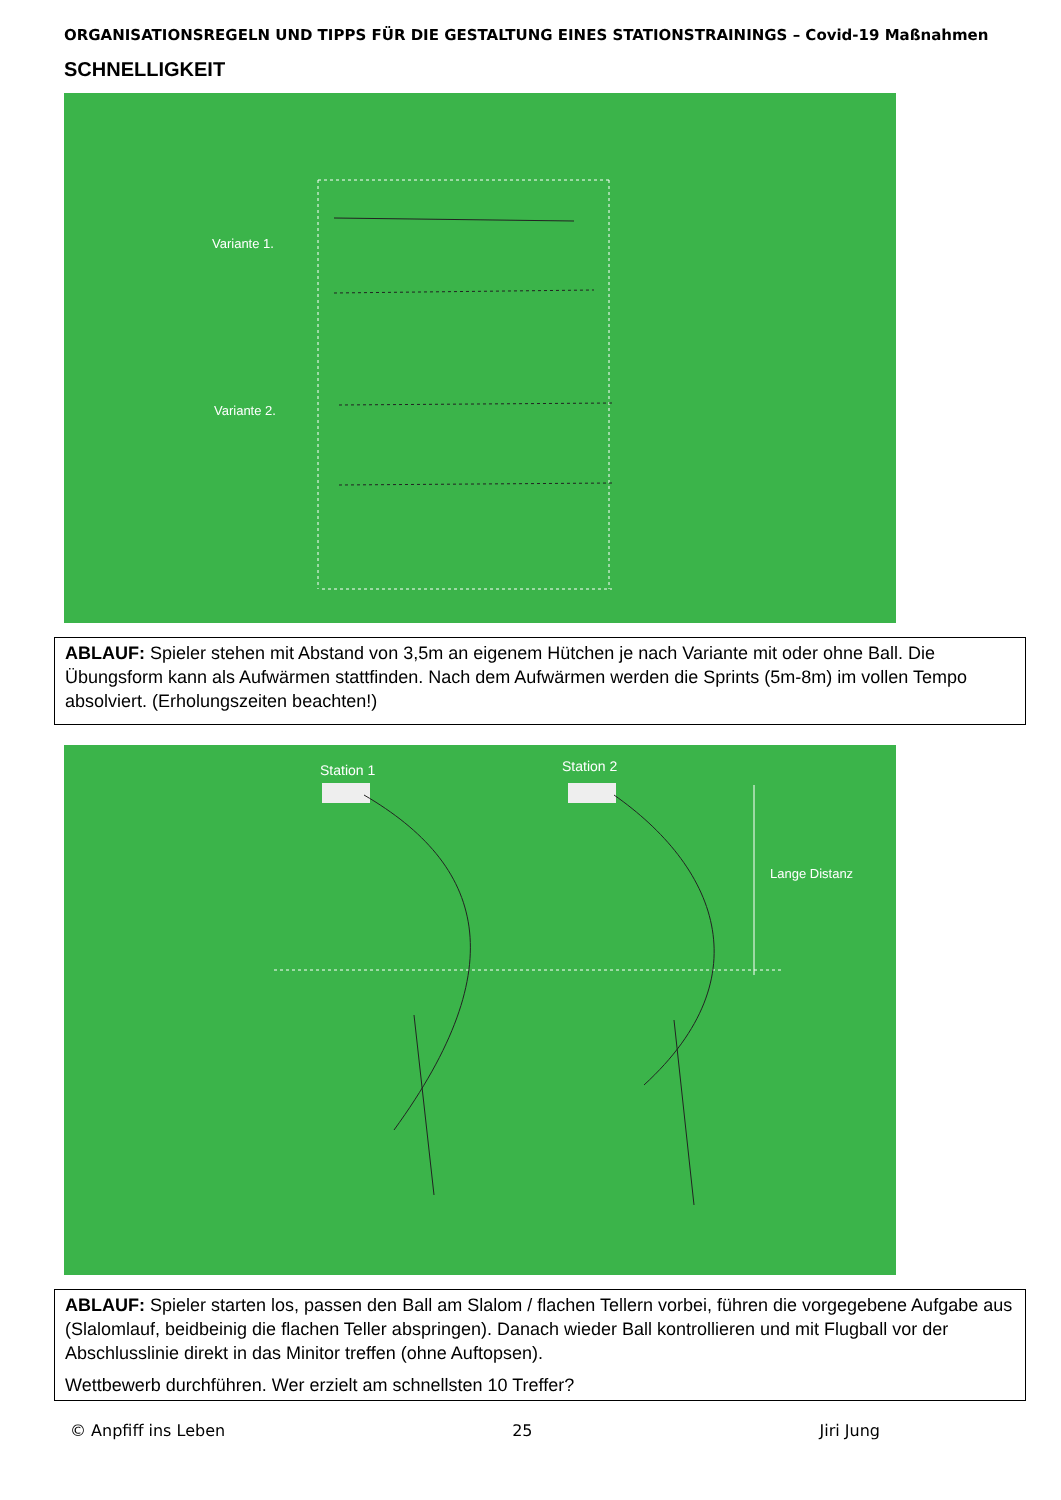ORGANISATIONSREGELN UND TIPPS FÜR DIE GESTALTUNG EINES STATIONSTRAININGS – Covid-19 Maßnahmen
SCHNELLIGKEIT
Variante 1.
Variante 2.
ABLAUF: Spieler stehen mit Abstand von 3,5m an eigenem Hütchen je nach Variante mit oder ohne Ball. Die Übungsform kann als Aufwärmen stattfinden. Nach dem Aufwärmen werden die Sprints (5m-8m) im vollen Tempo absolviert. (Erholungszeiten beachten!)
Station 1
Station 2
Lange Distanz
ABLAUF: Spieler starten los, passen den Ball am Slalom / flachen Tellern vorbei, führen die vorgegebene Aufgabe aus (Slalomlauf, beidbeinig die flachen Teller abspringen). Danach wieder Ball kontrollieren und mit Flugball vor der Abschlusslinie direkt in das Minitor treffen (ohne Auftopsen).
Wettbewerb durchführen. Wer erzielt am schnellsten 10 Treffer?
© Anpfiff ins Leben 25 Jiri Jung